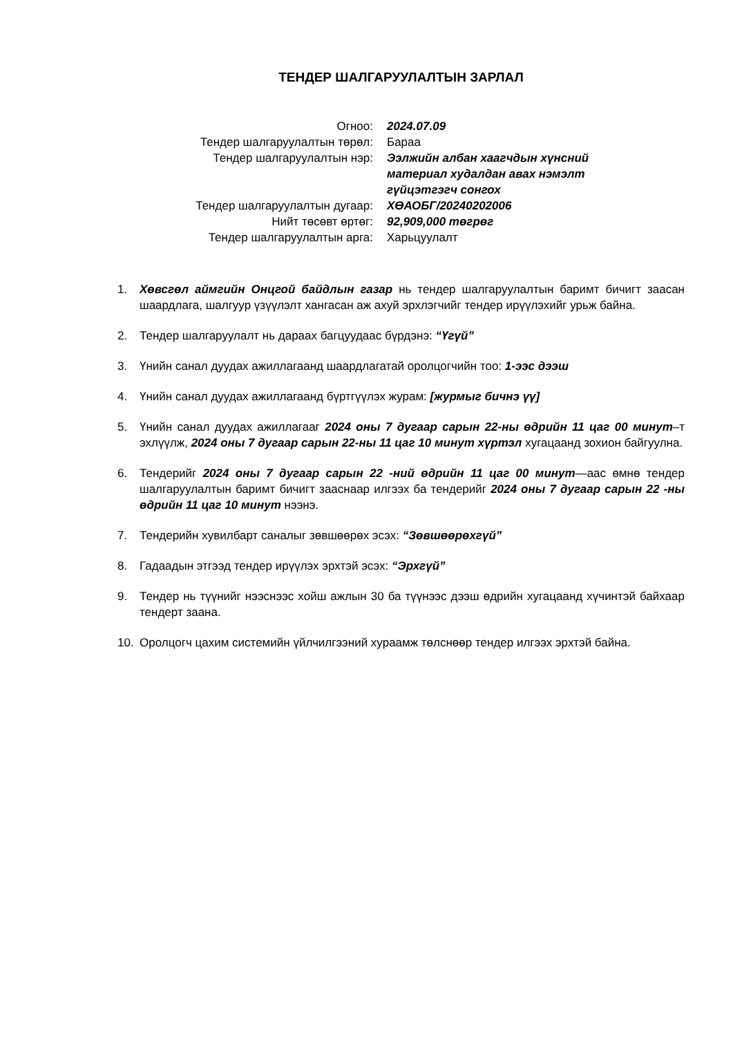ТЕНДЕР ШАЛГАРУУЛАЛТЫН ЗАРЛАЛ
| Огноо: | 2024.07.09 |
| Тендер шалгаруулалтын төрөл: | Бараа |
| Тендер шалгаруулалтын нэр: | Ээлжийн албан хаагчдын хүнсний материал худалдан авах нэмэлт гүйцэтгэгч сонгох |
| Тендер шалгаруулалтын дугаар: | ХӨАОБГ/20240202006 |
| Нийт төсөвт өртөг: | 92,909,000 төгрөг |
| Тендер шалгаруулалтын арга: | Харьцуулалт |
1. Хөвсгөл аймгийн Онцгой байдлын газар нь тендер шалгаруулалтын баримт бичигт заасан шаардлага, шалгуур үзүүлэлт хангасан аж ахуй эрхлэгчийг тендер ирүүлэхийг урьж байна.
2. Тендер шалгаруулалт нь дараах багцуудаас бүрдэнэ: “Үгүй”
3. Үнийн санал дуудах ажиллагаанд шаардлагатай оролцогчийн тоо: 1-ээс дээш
4. Үнийн санал дуудах ажиллагаанд бүртгүүлэх журам: [журмыг бичнэ үү]
5. Үнийн санал дуудах ажиллагааг 2024 оны 7 дугаар сарын 22-ны өдрийн 11 цаг 00 минут–т эхлүүлж, 2024 оны 7 дугаар сарын 22-ны 11 цаг 10 минут хүртэл хугацаанд зохион байгуулна.
6. Тендерийг 2024 оны 7 дугаар сарын 22 -ний өдрийн 11 цаг 00 минут—аас өмнө тендер шалгаруулалтын баримт бичигт зааснаар илгээх ба тендерийг 2024 оны 7 дугаар сарын 22 -ны өдрийн 11 цаг 10 минут нээнэ.
7. Тендерийн хувилбарт саналыг зөвшөөрөх эсэх: “Зөвшөөрөхгүй”
8. Гадаадын этгээд тендер ирүүлэх эрхтэй эсэх: “Эрхгүй”
9. Тендер нь түүнийг нээснээс хойш ажлын 30 ба түүнээс дээш өдрийн хугацаанд хүчинтэй байхаар тендерт заана.
10. Оролцогч цахим системийн үйлчилгээний хураамж төлснөөр тендер илгээх эрхтэй байна.